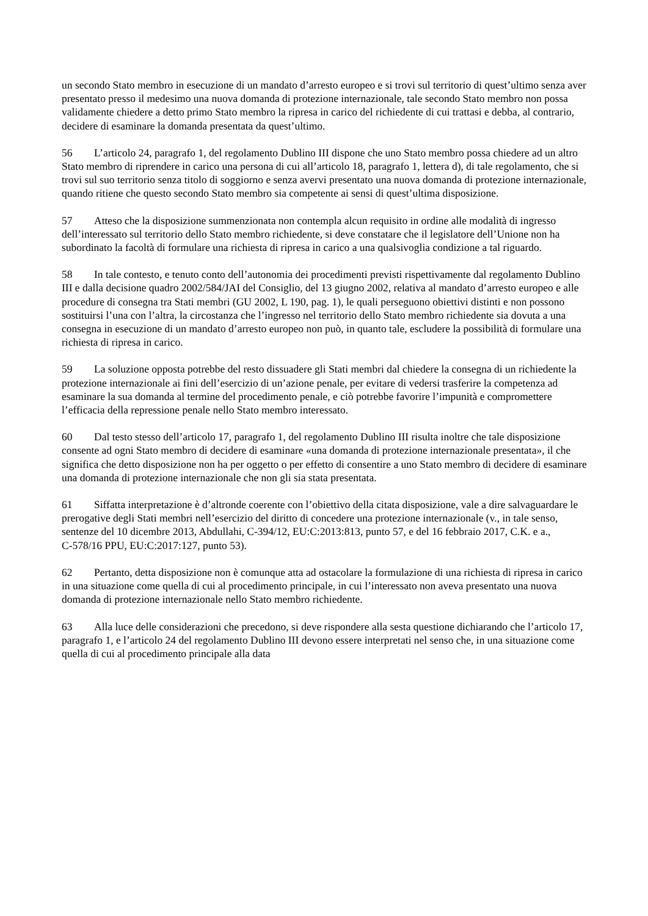un secondo Stato membro in esecuzione di un mandato d’arresto europeo e si trovi sul territorio di quest’ultimo senza aver presentato presso il medesimo una nuova domanda di protezione internazionale, tale secondo Stato membro non possa validamente chiedere a detto primo Stato membro la ripresa in carico del richiedente di cui trattasi e debba, al contrario, decidere di esaminare la domanda presentata da quest’ultimo.
56 L’articolo 24, paragrafo 1, del regolamento Dublino III dispone che uno Stato membro possa chiedere ad un altro Stato membro di riprendere in carico una persona di cui all’articolo 18, paragrafo 1, lettera d), di tale regolamento, che si trovi sul suo territorio senza titolo di soggiorno e senza avervi presentato una nuova domanda di protezione internazionale, quando ritiene che questo secondo Stato membro sia competente ai sensi di quest’ultima disposizione.
57 Atteso che la disposizione summenzionata non contempla alcun requisito in ordine alle modalità di ingresso dell’interessato sul territorio dello Stato membro richiedente, si deve constatare che il legislatore dell’Unione non ha subordinato la facoltà di formulare una richiesta di ripresa in carico a una qualsivoglia condizione a tal riguardo.
58 In tale contesto, e tenuto conto dell’autonomia dei procedimenti previsti rispettivamente dal regolamento Dublino III e dalla decisione quadro 2002/584/JAI del Consiglio, del 13 giugno 2002, relativa al mandato d’arresto europeo e alle procedure di consegna tra Stati membri (GU 2002, L 190, pag. 1), le quali perseguono obiettivi distinti e non possono sostituirsi l’una con l’altra, la circostanza che l’ingresso nel territorio dello Stato membro richiedente sia dovuta a una consegna in esecuzione di un mandato d’arresto europeo non può, in quanto tale, escludere la possibilità di formulare una richiesta di ripresa in carico.
59 La soluzione opposta potrebbe del resto dissuadere gli Stati membri dal chiedere la consegna di un richiedente la protezione internazionale ai fini dell’esercizio di un’azione penale, per evitare di vedersi trasferire la competenza ad esaminare la sua domanda al termine del procedimento penale, e ciò potrebbe favorire l’impunità e compromettere l’efficacia della repressione penale nello Stato membro interessato.
60 Dal testo stesso dell’articolo 17, paragrafo 1, del regolamento Dublino III risulta inoltre che tale disposizione consente ad ogni Stato membro di decidere di esaminare «una domanda di protezione internazionale presentata», il che significa che detto disposizione non ha per oggetto o per effetto di consentire a uno Stato membro di decidere di esaminare una domanda di protezione internazionale che non gli sia stata presentata.
61 Siffatta interpretazione è d’altronde coerente con l’obiettivo della citata disposizione, vale a dire salvaguardare le prerogative degli Stati membri nell’esercizio del diritto di concedere una protezione internazionale (v., in tale senso, sentenze del 10 dicembre 2013, Abdullahi, C‑394/12, EU:C:2013:813, punto 57, e del 16 febbraio 2017, C.K. e a., C‑578/16 PPU, EU:C:2017:127, punto 53).
62 Pertanto, detta disposizione non è comunque atta ad ostacolare la formulazione di una richiesta di ripresa in carico in una situazione come quella di cui al procedimento principale, in cui l’interessato non aveva presentato una nuova domanda di protezione internazionale nello Stato membro richiedente.
63 Alla luce delle considerazioni che precedono, si deve rispondere alla sesta questione dichiarando che l’articolo 17, paragrafo 1, e l’articolo 24 del regolamento Dublino III devono essere interpretati nel senso che, in una situazione come quella di cui al procedimento principale alla data